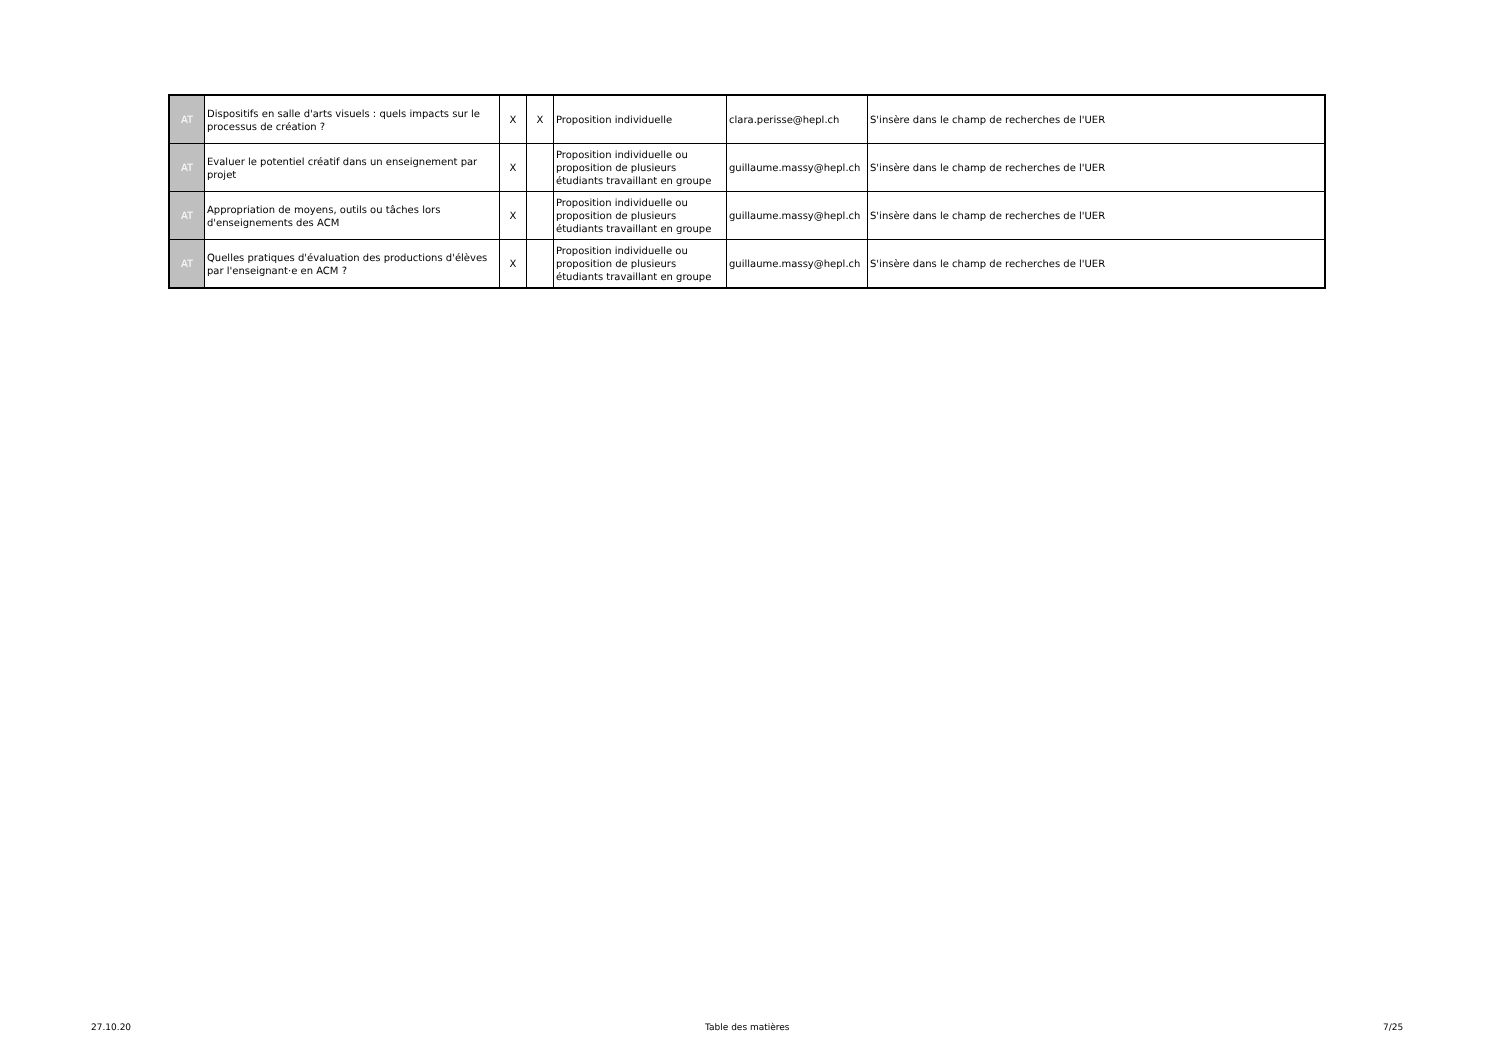| AT | Dispositifs en salle d'arts visuels : quels impacts sur le processus de création ? | X | X | Proposition individuelle | clara.perisse@hepl.ch | S'insère dans le champ de recherches de l'UER |
| AT | Evaluer le potentiel créatif dans un enseignement par projet | X | | Proposition individuelle ou proposition de plusieurs étudiants travaillant en groupe | guillaume.massy@hepl.ch | S'insère dans le champ de recherches de l'UER |
| AT | Appropriation de moyens, outils ou tâches lors d'enseignements des ACM | X | | Proposition individuelle ou proposition de plusieurs étudiants travaillant en groupe | guillaume.massy@hepl.ch | S'insère dans le champ de recherches de l'UER |
| AT | Quelles pratiques d'évaluation des productions d'élèves par l'enseignant·e en ACM ? | X | | Proposition individuelle ou proposition de plusieurs étudiants travaillant en groupe | guillaume.massy@hepl.ch | S'insère dans le champ de recherches de l'UER |
27.10.20 Table des matières 7/25